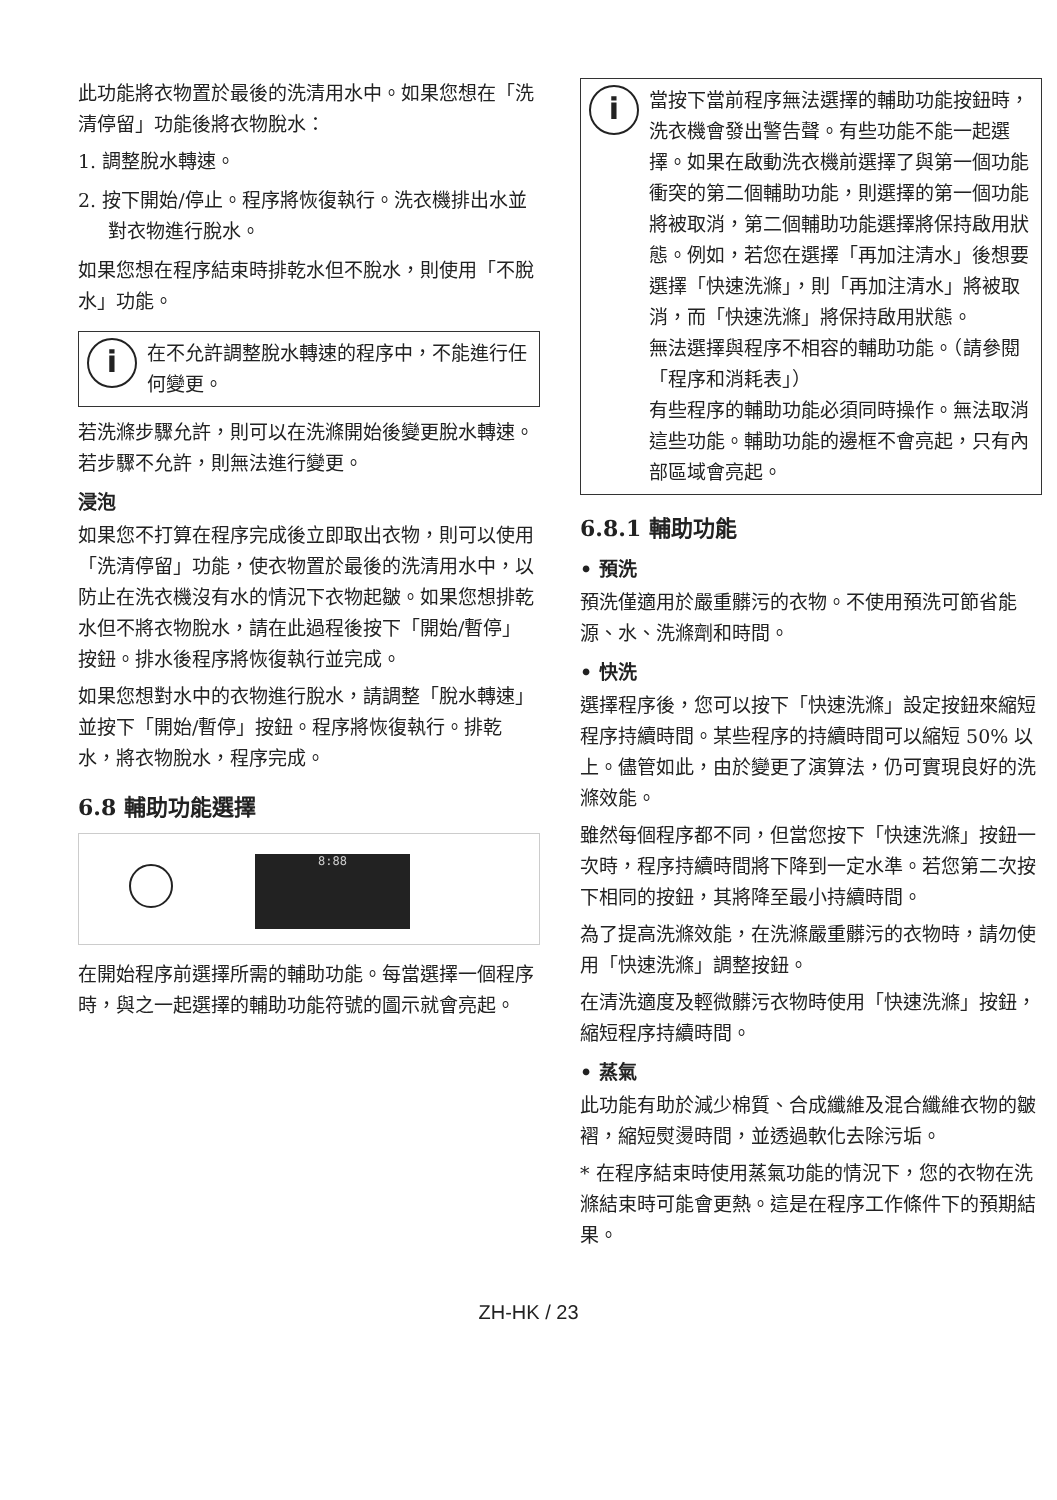此功能將衣物置於最後的洗清用水中。如果您想在「洗清停留」功能後將衣物脫水：
1. 調整脫水轉速。
2. 按下開始/停止。程序將恢復執行。洗衣機排出水並對衣物進行脫水。
如果您想在程序結束時排乾水但不脫水，則使用「不脫水」功能。
i
在不允許調整脫水轉速的程序中，不能進行任何變更。
若洗滌步驟允許，則可以在洗滌開始後變更脫水轉速。若步驟不允許，則無法進行變更。
浸泡
如果您不打算在程序完成後立即取出衣物，則可以使用「洗清停留」功能，使衣物置於最後的洗清用水中，以防止在洗衣機沒有水的情況下衣物起皺。如果您想排乾水但不將衣物脫水，請在此過程後按下「開始/暫停」按鈕。排水後程序將恢復執行並完成。
如果您想對水中的衣物進行脫水，請調整「脫水轉速」並按下「開始/暫停」按鈕。程序將恢復執行。排乾水，將衣物脫水，程序完成。
6.8 輔助功能選擇
8:88
在開始程序前選擇所需的輔助功能。每當選擇一個程序時，與之一起選擇的輔助功能符號的圖示就會亮起。
i
當按下當前程序無法選擇的輔助功能按鈕時，洗衣機會發出警告聲。有些功能不能一起選擇。如果在啟動洗衣機前選擇了與第一個功能衝突的第二個輔助功能，則選擇的第一個功能將被取消，第二個輔助功能選擇將保持啟用狀態。例如，若您在選擇「再加注清水」後想要選擇「快速洗滌」，則「再加注清水」將被取消，而「快速洗滌」將保持啟用狀態。
無法選擇與程序不相容的輔助功能。（請參閱「程序和消耗表」）
有些程序的輔助功能必須同時操作。無法取消這些功能。輔助功能的邊框不會亮起，只有內部區域會亮起。
6.8.1 輔助功能
• 預洗
預洗僅適用於嚴重髒污的衣物。不使用預洗可節省能源、水、洗滌劑和時間。
• 快洗
選擇程序後，您可以按下「快速洗滌」設定按鈕來縮短程序持續時間。某些程序的持續時間可以縮短 50% 以上。儘管如此，由於變更了演算法，仍可實現良好的洗滌效能。
雖然每個程序都不同，但當您按下「快速洗滌」按鈕一次時，程序持續時間將下降到一定水準。若您第二次按下相同的按鈕，其將降至最小持續時間。
為了提高洗滌效能，在洗滌嚴重髒污的衣物時，請勿使用「快速洗滌」調整按鈕。
在清洗適度及輕微髒污衣物時使用「快速洗滌」按鈕，縮短程序持續時間。
• 蒸氣
此功能有助於減少棉質、合成纖維及混合纖維衣物的皺褶，縮短熨燙時間，並透過軟化去除污垢。
* 在程序結束時使用蒸氣功能的情況下，您的衣物在洗滌結束時可能會更熱。這是在程序工作條件下的預期結果。
ZH-HK / 23